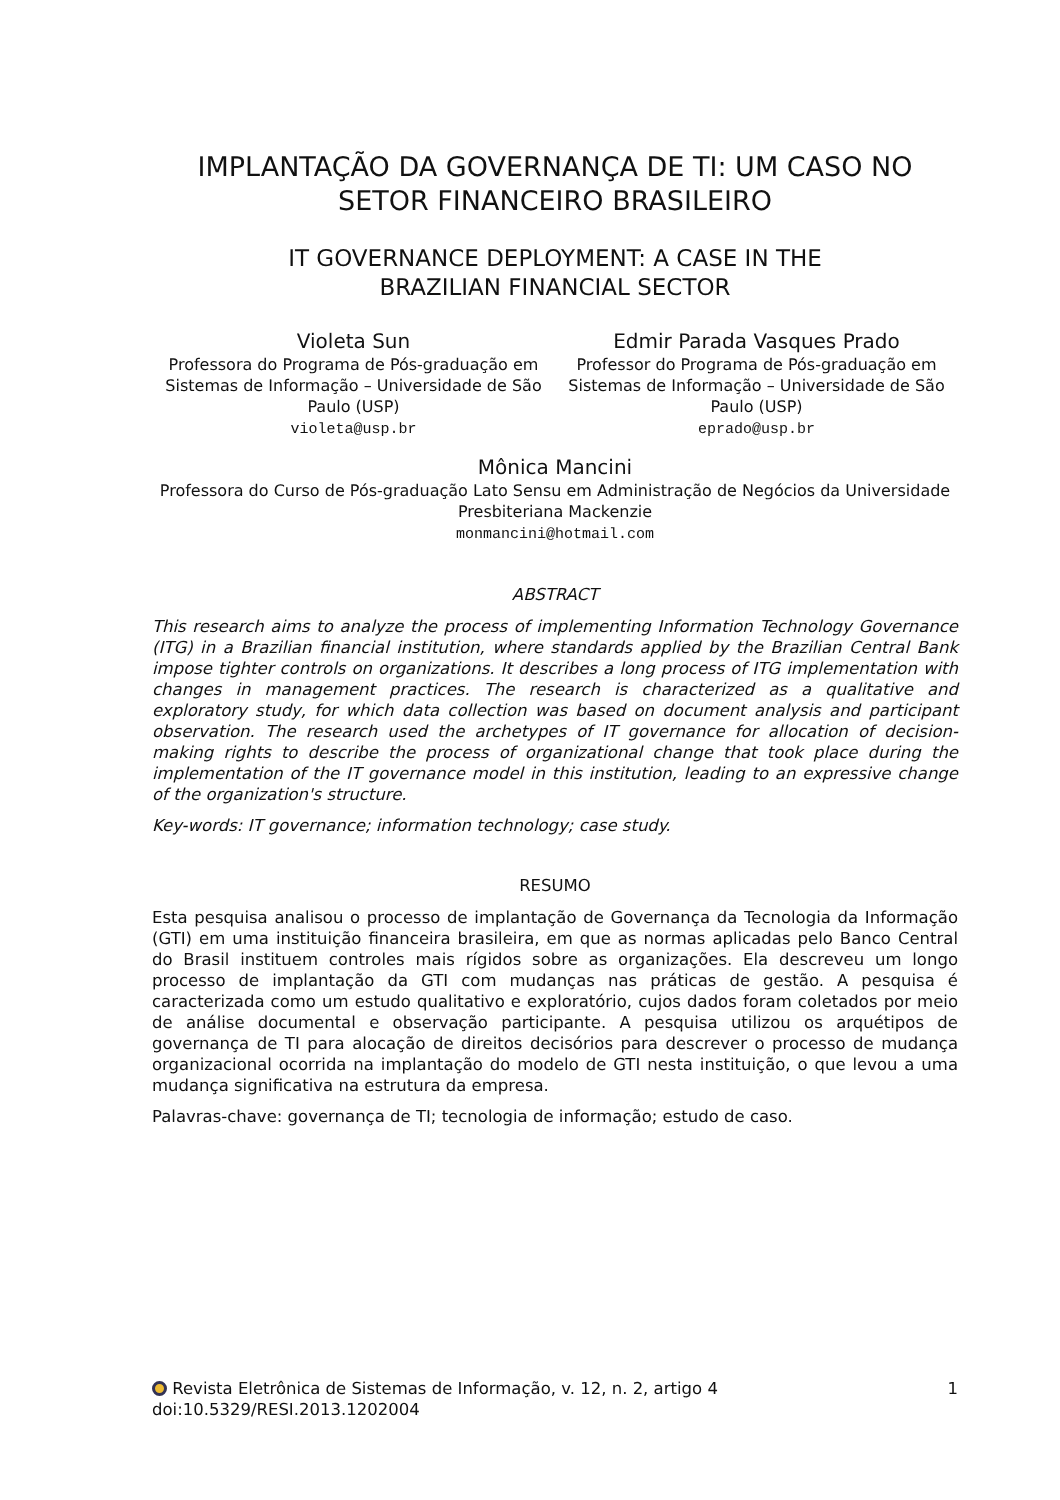IMPLANTAÇÃO DA GOVERNANÇA DE TI: UM CASO NO SETOR FINANCEIRO BRASILEIRO
IT GOVERNANCE DEPLOYMENT: A CASE IN THE
BRAZILIAN FINANCIAL SECTOR
Violeta Sun
Professora do Programa de Pós-graduação em Sistemas de Informação – Universidade de São Paulo (USP)
violeta@usp.br
Edmir Parada Vasques Prado
Professor do Programa de Pós-graduação em Sistemas de Informação – Universidade de São Paulo (USP)
eprado@usp.br
Mônica Mancini
Professora do Curso de Pós-graduação Lato Sensu em Administração de Negócios da Universidade Presbiteriana Mackenzie
monmancini@hotmail.com
ABSTRACT
This research aims to analyze the process of implementing Information Technology Governance (ITG) in a Brazilian financial institution, where standards applied by the Brazilian Central Bank impose tighter controls on organizations. It describes a long process of ITG implementation with changes in management practices. The research is characterized as a qualitative and exploratory study, for which data collection was based on document analysis and participant observation. The research used the archetypes of IT governance for allocation of decision-making rights to describe the process of organizational change that took place during the implementation of the IT governance model in this institution, leading to an expressive change of the organization's structure.
Key-words: IT governance; information technology; case study.
RESUMO
Esta pesquisa analisou o processo de implantação de Governança da Tecnologia da Informação (GTI) em uma instituição financeira brasileira, em que as normas aplicadas pelo Banco Central do Brasil instituem controles mais rígidos sobre as organizações. Ela descreveu um longo processo de implantação da GTI com mudanças nas práticas de gestão. A pesquisa é caracterizada como um estudo qualitativo e exploratório, cujos dados foram coletados por meio de análise documental e observação participante. A pesquisa utilizou os arquétipos de governança de TI para alocação de direitos decisórios para descrever o processo de mudança organizacional ocorrida na implantação do modelo de GTI nesta instituição, o que levou a uma mudança significativa na estrutura da empresa.
Palavras-chave: governança de TI; tecnologia de informação; estudo de caso.
Revista Eletrônica de Sistemas de Informação, v. 12, n. 2, artigo 4 1
doi:10.5329/RESI.2013.1202004